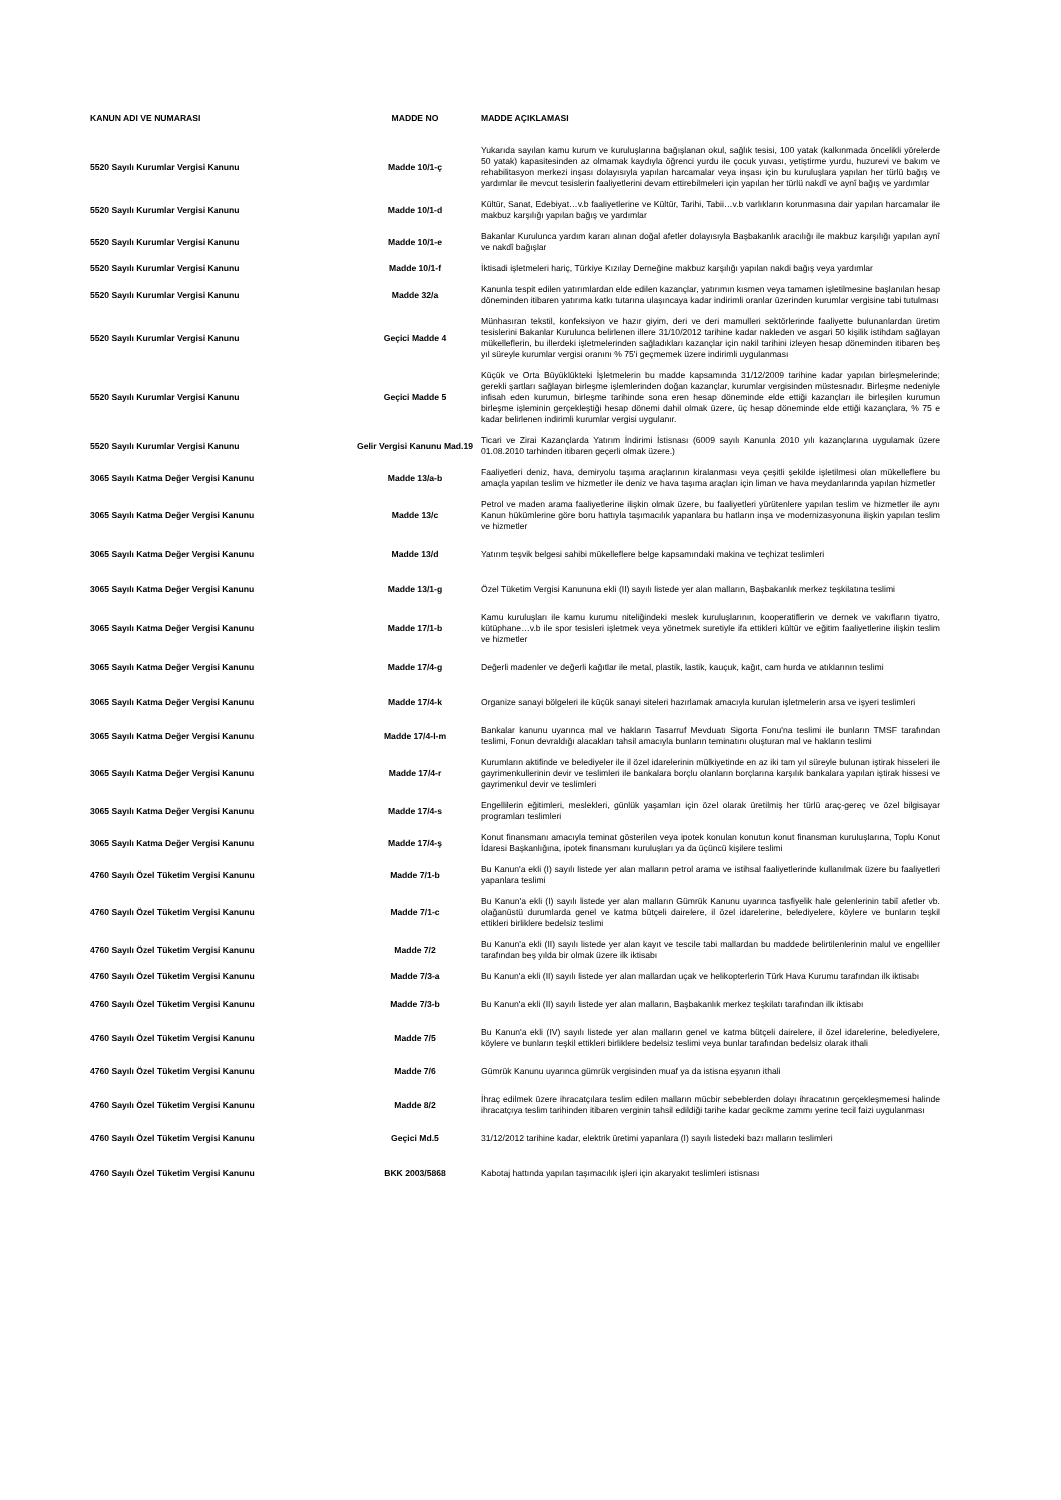| KANUN ADI VE NUMARASI | MADDE NO | MADDE AÇIKLAMASI |
| --- | --- | --- |
| 5520 Sayılı Kurumlar Vergisi Kanunu | Madde 10/1-ç | Yukarıda sayılan kamu kurum ve kuruluşlarına bağışlanan okul, sağlık tesisi, 100 yatak (kalkınmada öncelikli yörelerde 50 yatak) kapasitesinden az olmamak kaydıyla öğrenci yurdu ile çocuk yuvası, yetiştirme yurdu, huzurevi ve bakım ve rehabilitasyon merkezi inşası dolayısıyla yapılan harcamalar veya inşası için bu kuruluşlara yapılan her türlü bağış ve yardımlar ile mevcut tesislerin faaliyetlerini devam ettirebilmeleri için yapılan her türlü nakdî ve aynî bağış ve yardımlar |
| 5520 Sayılı Kurumlar Vergisi Kanunu | Madde 10/1-d | Kültür, Sanat, Edebiyat…v.b faaliyetlerine ve Kültür, Tarihi, Tabii…v.b varlıkların korunmasına dair yapılan harcamalar ile makbuz karşılığı yapılan bağış ve yardımlar |
| 5520 Sayılı Kurumlar Vergisi Kanunu | Madde 10/1-e | Bakanlar Kurulunca yardım kararı alınan doğal afetler dolayısıyla Başbakanlık aracılığı ile makbuz karşılığı yapılan aynî ve nakdî bağışlar |
| 5520 Sayılı Kurumlar Vergisi Kanunu | Madde 10/1-f | İktisadi işletmeleri hariç, Türkiye Kızılay Derneğine makbuz karşılığı yapılan nakdi bağış veya yardımlar |
| 5520 Sayılı Kurumlar Vergisi Kanunu | Madde 32/a | Kanunla tespit edilen yatırımlardan elde edilen kazançlar, yatırımın kısmen veya tamamen işletilmesine başlanılan hesap döneminden itibaren yatırıma katkı tutarına ulaşıncaya kadar indirimli oranlar üzerinden kurumlar vergisine tabi tutulması |
| 5520 Sayılı Kurumlar Vergisi Kanunu | Geçici Madde 4 | Münhasıran tekstil, konfeksiyon ve hazır giyim, deri ve deri mamulleri sektörlerinde faaliyette bulunanlardan üretim tesislerini Bakanlar Kurulunca belirlenen illere 31/10/2012 tarihine kadar nakleden ve asgari 50 kişilik istihdam sağlayan mükelleflerin, bu illerdeki işletmelerinden sağladıkları kazançlar için nakil tarihini izleyen hesap döneminden itibaren beş yıl süreyle kurumlar vergisi oranını % 75'i geçmemek üzere indirimli uygulanması |
| 5520 Sayılı Kurumlar Vergisi Kanunu | Geçici Madde 5 | Küçük ve Orta Büyüklükteki İşletmelerin bu madde kapsamında 31/12/2009 tarihine kadar yapılan birleşmelerinde; gerekli şartları sağlayan birleşme işlemlerinden doğan kazançlar, kurumlar vergisinden müstesnadır. Birleşme nedeniyle infisah eden kurumun, birleşme tarihinde sona eren hesap döneminde elde ettiği kazançları ile birleşilen kurumun birleşme işleminin gerçekleştiği hesap dönemi dahil olmak üzere, üç hesap döneminde elde ettiği kazançlara, % 75 e kadar belirlenen indirimli kurumlar vergisi uygulanır. |
| 5520 Sayılı Kurumlar Vergisi Kanunu | Gelir Vergisi Kanunu Mad.19 | Ticari ve Zirai Kazançlarda Yatırım İndirimi İstisnası (6009 sayılı Kanunla 2010 yılı kazançlarına uygulamak üzere 01.08.2010 tarhinden itibaren geçerli olmak üzere.) |
| 3065 Sayılı Katma Değer Vergisi Kanunu | Madde 13/a-b | Faaliyetleri deniz, hava, demiryolu taşıma araçlarının kiralanması veya çeşitli şekilde işletilmesi olan mükelleflere bu amaçla yapılan teslim ve hizmetler ile deniz ve hava taşıma araçları için liman ve hava meydanlarında yapılan hizmetler |
| 3065 Sayılı Katma Değer Vergisi Kanunu | Madde 13/c | Petrol ve maden arama faaliyetlerine ilişkin olmak üzere, bu faaliyetleri yürütenlere yapılan teslim ve hizmetler ile aynı Kanun hükümlerine göre boru hattıyla taşımacılık yapanlara bu hatların inşa ve modernizasyonuna ilişkin yapılan teslim ve hizmetler |
| 3065 Sayılı Katma Değer Vergisi Kanunu | Madde 13/d | Yatırım teşvik belgesi sahibi mükelleflere belge kapsamındaki makina ve teçhizat teslimleri |
| 3065 Sayılı Katma Değer Vergisi Kanunu | Madde 13/1-g | Özel Tüketim Vergisi Kanununa ekli (II) sayılı listede yer alan malların, Başbakanlık merkez teşkilatına teslimi |
| 3065 Sayılı Katma Değer Vergisi Kanunu | Madde 17/1-b | Kamu kuruluşları ile kamu kurumu niteliğindeki meslek kuruluşlarının, kooperatiflerin ve dernek ve vakıfların tiyatro, kütüphane…v.b ile spor tesisleri işletmek veya yönetmek suretiyle ifa ettikleri kültür ve eğitim faaliyetlerine ilişkin teslim ve hizmetler |
| 3065 Sayılı Katma Değer Vergisi Kanunu | Madde 17/4-g | Değerli madenler ve değerli kağıtlar ile metal, plastik, lastik, kauçuk, kağıt, cam hurda ve atıklarının teslimi |
| 3065 Sayılı Katma Değer Vergisi Kanunu | Madde 17/4-k | Organize sanayi bölgeleri ile küçük sanayi siteleri hazırlamak amacıyla kurulan işletmelerin arsa ve işyeri teslimleri |
| 3065 Sayılı Katma Değer Vergisi Kanunu | Madde 17/4-l-m | Bankalar kanunu uyarınca mal ve hakların Tasarruf Mevduatı Sigorta Fonu'na teslimi ile bunların TMSF tarafından teslimi, Fonun devraldığı alacakları tahsil amacıyla bunların teminatını oluşturan mal ve hakların teslimi |
| 3065 Sayılı Katma Değer Vergisi Kanunu | Madde 17/4-r | Kurumların aktifinde ve belediyeler ile il özel idarelerinin mülkiyetinde en az iki tam yıl süreyle bulunan iştirak hisseleri ile gayrimenkullerinin devir ve teslimleri ile bankalara borçlu olanların borçlarına karşılık bankalara yapılan iştirak hissesi ve gayrimenkul devir ve teslimleri |
| 3065 Sayılı Katma Değer Vergisi Kanunu | Madde 17/4-s | Engellilerin eğitimleri, meslekleri, günlük yaşamları için özel olarak üretilmiş her türlü araç-gereç ve özel bilgisayar programları teslimleri |
| 3065 Sayılı Katma Değer Vergisi Kanunu | Madde 17/4-ş | Konut finansmanı amacıyla teminat gösterilen veya ipotek konulan konutun konut finansman kuruluşlarına, Toplu Konut İdaresi Başkanlığına, ipotek finansmanı kuruluşları ya da üçüncü kişilere teslimi |
| 4760 Sayılı Özel Tüketim Vergisi Kanunu | Madde 7/1-b | Bu Kanun'a ekli (I) sayılı listede yer alan malların petrol arama ve istihsal faaliyetlerinde kullanılmak üzere bu faaliyetleri yapanlara teslimi |
| 4760 Sayılı Özel Tüketim Vergisi Kanunu | Madde 7/1-c | Bu Kanun'a ekli (I) sayılı listede yer alan malların Gümrük Kanunu uyarınca tasfiyelik hale gelenlerinin tabiî afetler vb. olağanüstü durumlarda genel ve katma bütçeli dairelere, il özel idarelerine, belediyelere, köylere ve bunların teşkil ettikleri birliklere bedelsiz teslimi |
| 4760 Sayılı Özel Tüketim Vergisi Kanunu | Madde 7/2 | Bu Kanun'a ekli (II) sayılı listede yer alan kayıt ve tescile tabi mallardan bu maddede belirtilenlerinin malul ve engelliler tarafından beş yılda bir olmak üzere ilk iktisabı |
| 4760 Sayılı Özel Tüketim Vergisi Kanunu | Madde 7/3-a | Bu Kanun'a ekli (II) sayılı listede yer alan mallardan uçak ve helikopterlerin Türk Hava Kurumu tarafından ilk iktisabı |
| 4760 Sayılı Özel Tüketim Vergisi Kanunu | Madde 7/3-b | Bu Kanun'a ekli (II) sayılı listede yer alan malların, Başbakanlık merkez teşkilatı tarafından ilk iktisabı |
| 4760 Sayılı Özel Tüketim Vergisi Kanunu | Madde 7/5 | Bu Kanun'a ekli (IV) sayılı listede yer alan malların genel ve katma bütçeli dairelere, il özel idarelerine, belediyelere, köylere ve bunların teşkil ettikleri birliklere bedelsiz teslimi veya bunlar tarafından bedelsiz olarak ithali |
| 4760 Sayılı Özel Tüketim Vergisi Kanunu | Madde 7/6 | Gümrük Kanunu uyarınca gümrük vergisinden muaf ya da istisna eşyanın ithali |
| 4760 Sayılı Özel Tüketim Vergisi Kanunu | Madde 8/2 | İhraç edilmek üzere ihracatçılara teslim edilen malların mücbir sebeblerden dolayı ihracatının gerçekleşmemesi halinde ihracatçıya teslim tarihinden itibaren verginin tahsil edildiği tarihe kadar gecikme zammı yerine tecil faizi uygulanması |
| 4760 Sayılı Özel Tüketim Vergisi Kanunu | Geçici Md.5 | 31/12/2012 tarihine kadar, elektrik üretimi yapanlara (I) sayılı listedeki bazı malların teslimleri |
| 4760 Sayılı Özel Tüketim Vergisi Kanunu | BKK 2003/5868 | Kabotaj hattında yapılan taşımacılık işleri için akaryakıt teslimleri istisnası |